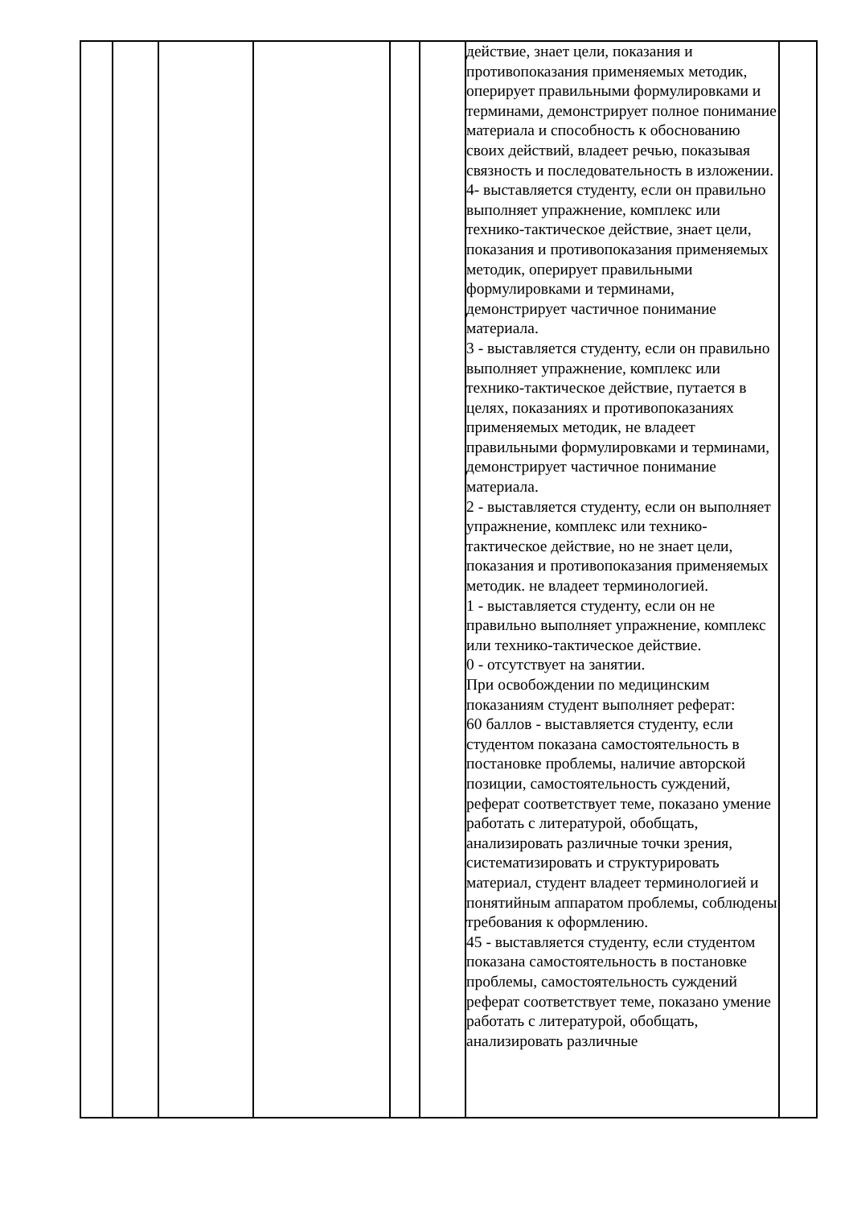| | | | | | | действие, знает цели, показания и противопоказания применяемых методик, оперирует правильными формулировками и терминами, демонстрирует полное понимание материала и способность к обоснованию своих действий, владеет речью, показывая связность и последовательность в изложении. 4- выставляется студенту, если он правильно выполняет упражнение, комплекс или технико-тактическое действие, знает цели, показания и противопоказания применяемых методик, оперирует правильными формулировками и терминами, демонстрирует частичное понимание материала. 3 - выставляется студенту, если он правильно выполняет упражнение, комплекс или технико-тактическое действие, путается в целях, показаниях и противопоказаниях применяемых методик, не владеет правильными формулировками и терминами, демонстрирует частичное понимание материала. 2 - выставляется студенту, если он выполняет упражнение, комплекс или технико-тактическое действие, но не знает цели, показания и противопоказания применяемых методик. не владеет терминологией. 1 - выставляется студенту, если он не правильно выполняет упражнение, комплекс или технико-тактическое действие. 0 - отсутствует на занятии. При освобождении по медицинским показаниям студент выполняет реферат: 60 баллов - выставляется студенту, если студентом показана самостоятельность в постановке проблемы, наличие авторской позиции, самостоятельность суждений, реферат соответствует теме, показано умение работать с литературой, обобщать, анализировать различные точки зрения, систематизировать и структурировать материал, студент владеет терминологией и понятийным аппаратом проблемы, соблюдены требования к оформлению. 45 - выставляется студенту, если студентом показана самостоятельность в постановке проблемы, самостоятельность суждений реферат соответствует теме, показано умение работать с литературой, обобщать, анализировать различные | |